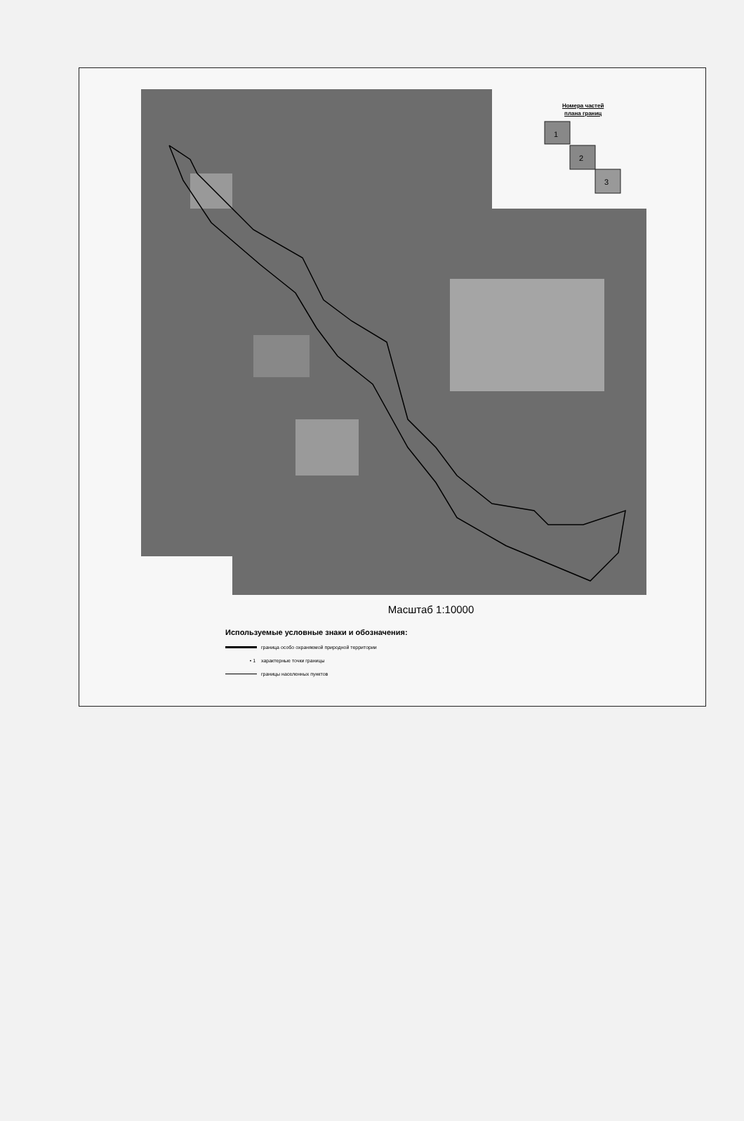1
2
3
Номера частей
плана границ
Масштаб 1:10000
Используемые условные знаки и обозначения:
граница особо охраняемой природной территории
• 1 характерные точки границы
границы населенных пунктов